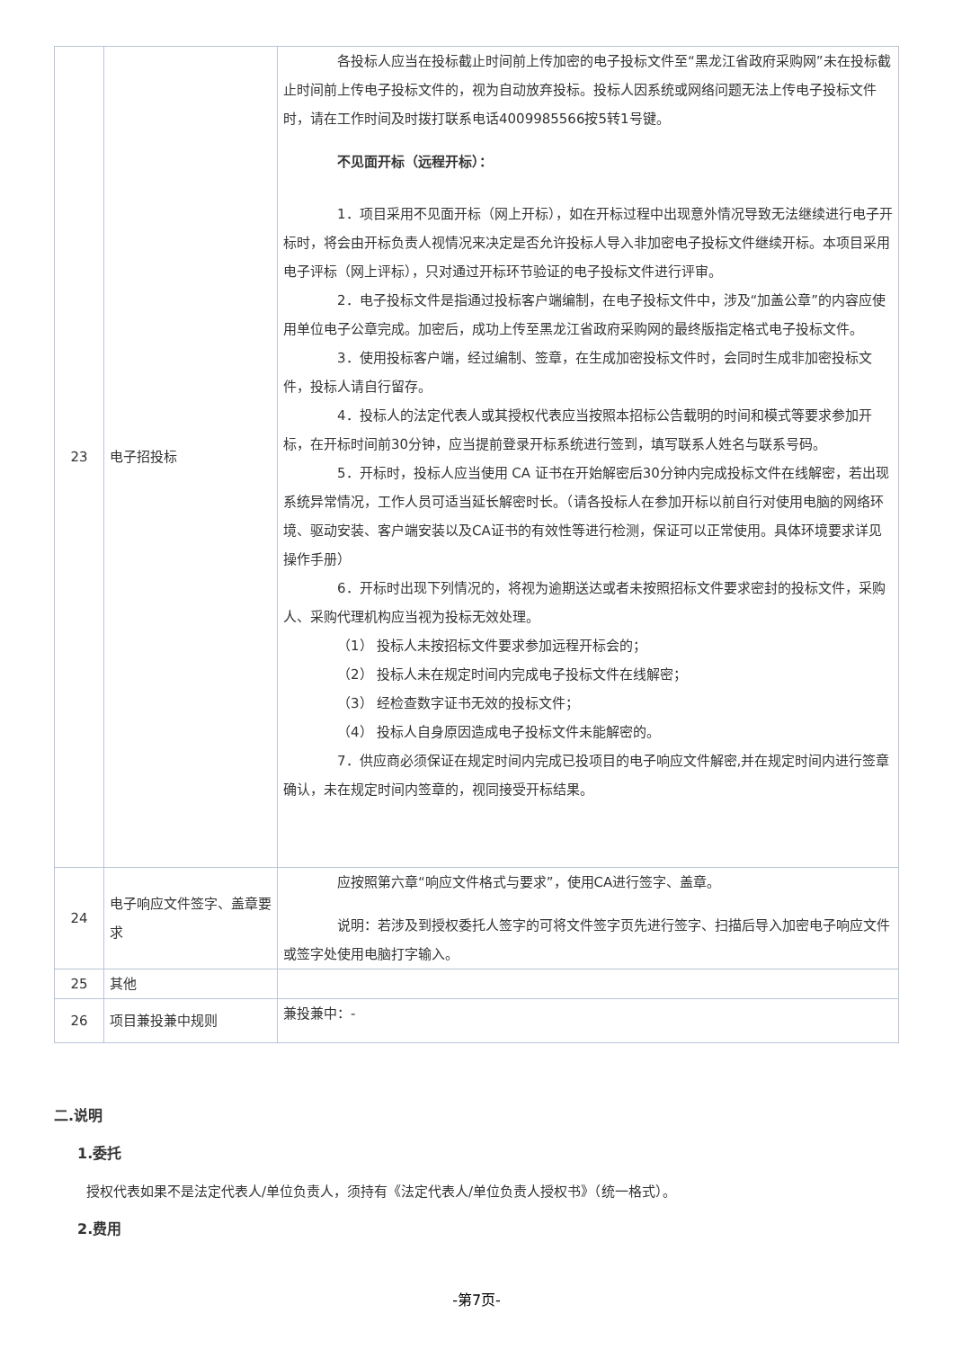| 23 | 电子招投标 | 各投标人应当在投标截止时间前上传加密的电子投标文件至“黑龙江省政府采购网”未在投标截止时间前上传电子投标文件的，视为自动放弃投标。投标人因系统或网络问题无法上传电子投标文件时，请在工作时间及时拨打联系电话4009985566按5转1号键。 不见面开标（远程开标）： 1．项目采用不见面开标（网上开标），如在开标过程中出现意外情况导致无法继续进行电子开标时，将会由开标负责人视情况来决定是否允许投标人导入非加密电子投标文件继续开标。本项目采用电子评标（网上评标），只对通过开标环节验证的电子投标文件进行评审。 2．电子投标文件是指通过投标客户端编制，在电子投标文件中，涉及“加盖公章”的内容应使用单位电子公章完成。加密后，成功上传至黑龙江省政府采购网的最终版指定格式电子投标文件。 3．使用投标客户端，经过编制、签章，在生成加密投标文件时，会同时生成非加密投标文件，投标人请自行留存。 4．投标人的法定代表人或其授权代表应当按照本招标公告载明的时间和模式等要求参加开标，在开标时间前30分钟，应当提前登录开标系统进行签到，填写联系人姓名与联系号码。 5．开标时，投标人应当使用 CA 证书在开始解密后30分钟内完成投标文件在线解密，若出现系统异常情况，工作人员可适当延长解密时长。（请各投标人在参加开标以前自行对使用电脑的网络环境、驱动安装、客户端安装以及CA证书的有效性等进行检测，保证可以正常使用。具体环境要求详见操作手册） 6．开标时出现下列情况的，将视为逾期送达或者未按照招标文件要求密封的投标文件，采购人、采购代理机构应当视为投标无效处理。 （1） 投标人未按招标文件要求参加远程开标会的； （2） 投标人未在规定时间内完成电子投标文件在线解密； （3） 经检查数字证书无效的投标文件； （4） 投标人自身原因造成电子投标文件未能解密的。 7．供应商必须保证在规定时间内完成已投项目的电子响应文件解密,并在规定时间内进行签章确认，未在规定时间内签章的，视同接受开标结果。 |
| 24 | 电子响应文件签字、盖章要求 | 应按照第六章“响应文件格式与要求”，使用CA进行签字、盖章。 说明：若涉及到授权委托人签字的可将文件签字页先进行签字、扫描后导入加密电子响应文件或签字处使用电脑打字输入。 |
| 25 | 其他 | |
| 26 | 项目兼投兼中规则 | 兼投兼中：- |
二.说明
1.委托
授权代表如果不是法定代表人/单位负责人，须持有《法定代表人/单位负责人授权书》（统一格式）。
2.费用
-第7页-